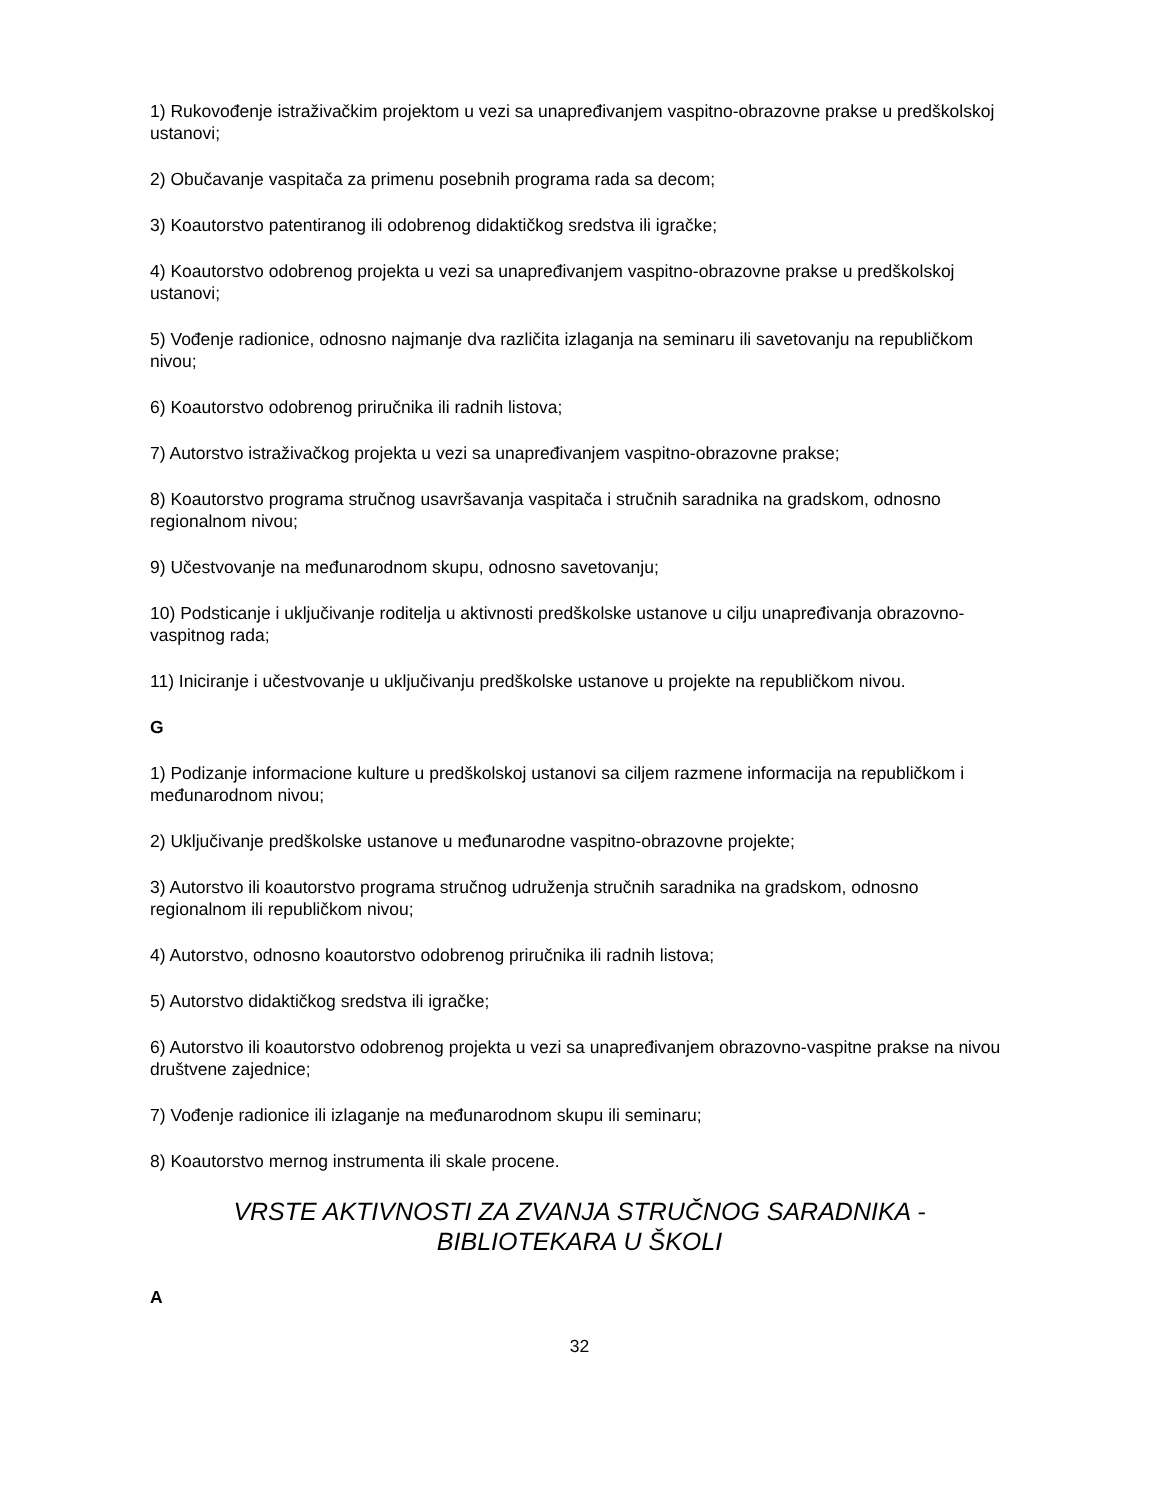1) Rukovođenje istraživačkim projektom u vezi sa unapređivanjem vaspitno-obrazovne prakse u predškolskoj ustanovi;
2) Obučavanje vaspitača za primenu posebnih programa rada sa decom;
3) Koautorstvo patentiranog ili odobrenog didaktičkog sredstva ili igračke;
4) Koautorstvo odobrenog projekta u vezi sa unapređivanjem vaspitno-obrazovne prakse u predškolskoj ustanovi;
5) Vođenje radionice, odnosno najmanje dva različita izlaganja na seminaru ili savetovanju na republičkom nivou;
6) Koautorstvo odobrenog priručnika ili radnih listova;
7) Autorstvo istraživačkog projekta u vezi sa unapređivanjem vaspitno-obrazovne prakse;
8) Koautorstvo programa stručnog usavršavanja vaspitača i stručnih saradnika na gradskom, odnosno regionalnom nivou;
9) Učestvovanje na međunarodnom skupu, odnosno savetovanju;
10) Podsticanje i uključivanje roditelja u aktivnosti predškolske ustanove u cilju unapređivanja obrazovno-vaspitnog rada;
11) Iniciranje i učestvovanje u uključivanju predškolske ustanove u projekte na republičkom nivou.
G
1) Podizanje informacione kulture u predškolskoj ustanovi sa ciljem razmene informacija na republičkom i međunarodnom nivou;
2) Uključivanje predškolske ustanove u međunarodne vaspitno-obrazovne projekte;
3) Autorstvo ili koautorstvo programa stručnog udruženja stručnih saradnika na gradskom, odnosno regionalnom ili republičkom nivou;
4) Autorstvo, odnosno koautorstvo odobrenog priručnika ili radnih listova;
5) Autorstvo didaktičkog sredstva ili igračke;
6) Autorstvo ili koautorstvo odobrenog projekta u vezi sa unapređivanjem obrazovno-vaspitne prakse na nivou društvene zajednice;
7) Vođenje radionice ili izlaganje na međunarodnom skupu ili seminaru;
8) Koautorstvo mernog instrumenta ili skale procene.
VRSTE AKTIVNOSTI ZA ZVANJA STRUČNOG SARADNIKA - BIBLIOTEKARA U ŠKOLI
A
32